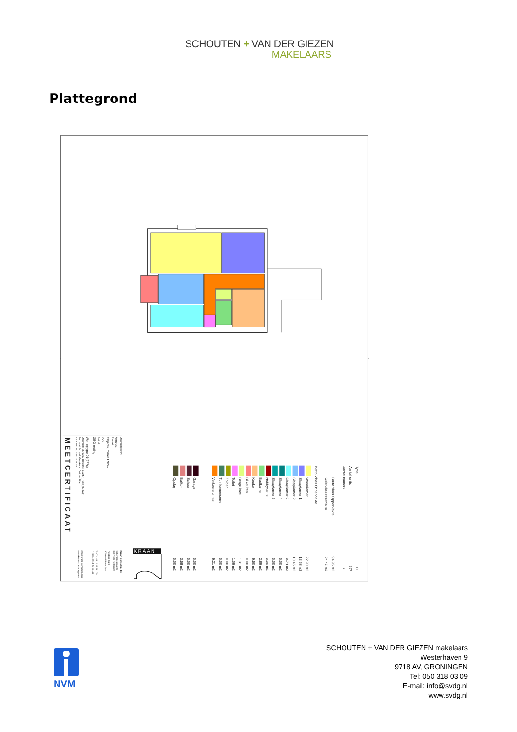SCHOUTEN + VAN DER GIEZEN
MAKELAARS
Plattegrond
Type
Aantal units
Aantal kamers
Bruto Vloer Oppervlakte
Gebruiksoppervlakte
Netto Vloer Oppervlakte:
Woonkamer
Slaapkamer 1
Slaapkamer 2
Slaapkamer 3
Slaapkamer 4
Slaapkamer 5
Hobbykamer
Badkamer
Keuken
Bijkeuken
Bergruimte
Toilet
Zolder
Tuinkamer/serre
Verkeersruimte
Garage
Schuur
Balkon
Opslag
01
???
4
94.95 m2
84.45 m2
22.90 m2
13.68 m2
10.45 m2
9.74 m2
0.00 m2
0.00 m2
0.00 m2
2.89 m2
9.50 m2
0.00 m2
1.31 m2
1.09 m2
0.00 m2
0.00 m2
9.21 m2
0.00 m2
0.00 m2
3.58 m2
0.00 m2
MEETCERTIFICAAT
Opdrachtgever:
Arnvest
Projekt:
Objectnummer E9247
???
Betreft:
GBO meting
Woningtype 01(???x)
Opdracht: 25-0302 Bestand: E9247_Type_01.dwg
Formaat: Schaal: Getekend: Datum: Blad:
A3 1:100 KC 28-07-09 1/1
Kraan Consulting bv
Scherpsnestraat 57
3067 GG Rotterdam
Postbus 8523
3009 AM Rotterdam
T +031 (0)10 28 66 100
F +031 (0)10 28 66 111
info@kraan-consulting.com
www.kraan-consulting.com
KRAAN
NVM
SCHOUTEN + VAN DER GIEZEN makelaars
Westerhaven 9
9718 AV, GRONINGEN
Tel: 050 318 03 09
E-mail: info@svdg.nl
www.svdg.nl